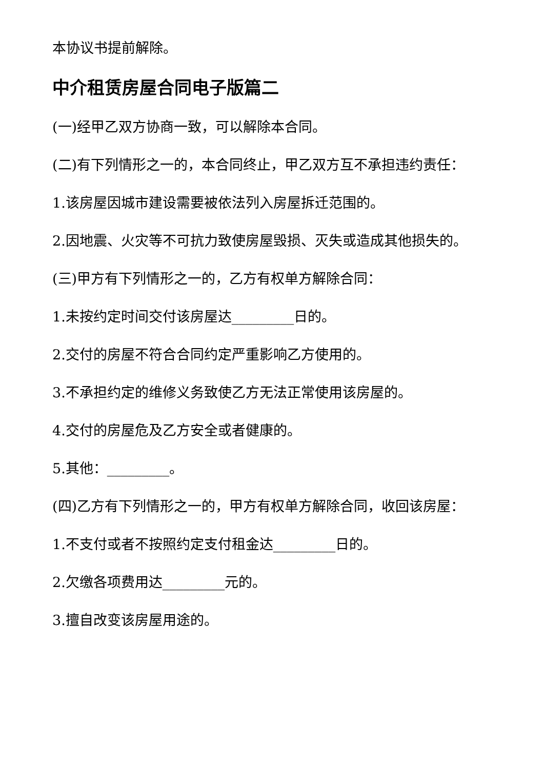本协议书提前解除。
中介租赁房屋合同电子版篇二
(一)经甲乙双方协商一致，可以解除本合同。
(二)有下列情形之一的，本合同终止，甲乙双方互不承担违约责任：
1.该房屋因城市建设需要被依法列入房屋拆迁范围的。
2.因地震、火灾等不可抗力致使房屋毁损、灭失或造成其他损失的。
(三)甲方有下列情形之一的，乙方有权单方解除合同：
1.未按约定时间交付该房屋达_________日的。
2.交付的房屋不符合合同约定严重影响乙方使用的。
3.不承担约定的维修义务致使乙方无法正常使用该房屋的。
4.交付的房屋危及乙方安全或者健康的。
5.其他：_________。
(四)乙方有下列情形之一的，甲方有权单方解除合同，收回该房屋：
1.不支付或者不按照约定支付租金达_________日的。
2.欠缴各项费用达_________元的。
3.擅自改变该房屋用途的。